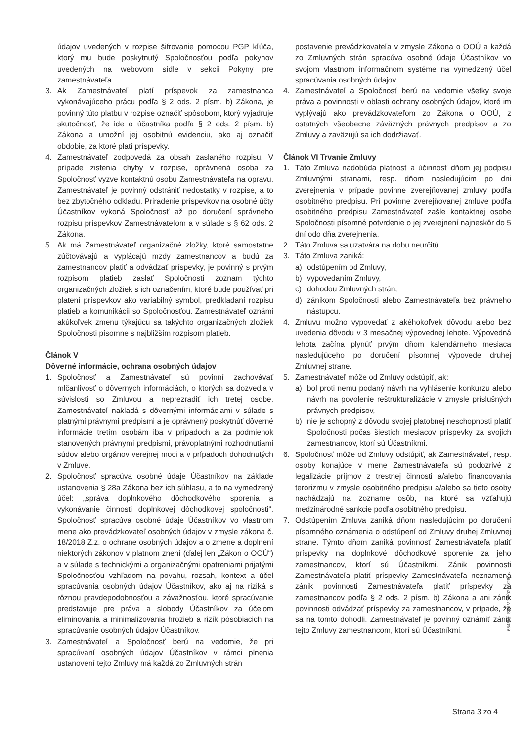údajov uvedených v rozpise šifrovanie pomocou PGP kľúča, ktorý mu bude poskytnutý Spoločnosťou podľa pokynov uvedených na webovom sídle v sekcii Pokyny pre zamestnávateľa.
3. Ak Zamestnávateľ platí príspevok za zamestnanca vykonávajúceho prácu podľa § 2 ods. 2 písm. b) Zákona, je povinný túto platbu v rozpise označiť spôsobom, ktorý vyjadruje skutočnosť, že ide o účastníka podľa § 2 ods. 2 písm. b) Zákona a umožní jej osobitnú evidenciu, ako aj označiť obdobie, za ktoré platí príspevky.
4. Zamestnávateľ zodpovedá za obsah zaslaného rozpisu. V prípade zistenia chyby v rozpise, oprávnená osoba za Spoločnosť vyzve kontaktnú osobu Zamestnávateľa na opravu. Zamestnávateľ je povinný odstrániť nedostatky v rozpise, a to bez zbytočného odkladu. Priradenie príspevkov na osobné účty Účastníkov vykoná Spoločnosť až po doručení správneho rozpisu príspevkov Zamestnávateľom a v súlade s § 62 ods. 2 Zákona.
5. Ak má Zamestnávateľ organizačné zložky, ktoré samostatne zúčtovávajú a vyplácajú mzdy zamestnancov a budú za zamestnancov platiť a odvádzať príspevky, je povinný s prvým rozpisom platieb zaslať Spoločnosti zoznam týchto organizačných zložiek s ich označením, ktoré bude používať pri platení príspevkov ako variabilný symbol, predkladaní rozpisu platieb a komunikácii so Spoločnosťou. Zamestnávateľ oznámi akúkoľvek zmenu týkajúcu sa takýchto organizačných zložiek Spoločnosti písomne s najbližším rozpisom platieb.
Článok V
Dôverné informácie, ochrana osobných údajov
1. Spoločnosť a Zamestnávateľ sú povinní zachovávať mlčanlivosť o dôverných informáciách, o ktorých sa dozvedia v súvislosti so Zmluvou a neprezradiť ich tretej osobe. Zamestnávateľ nakladá s dôvernými informáciami v súlade s platnými právnymi predpismi a je oprávnený poskytnúť dôverné informácie tretím osobám iba v prípadoch a za podmienok stanovených právnymi predpismi, právoplatnými rozhodnutiami súdov alebo orgánov verejnej moci a v prípadoch dohodnutých v Zmluve.
2. Spoločnosť spracúva osobné údaje Účastníkov na základe ustanovenia § 28a Zákona bez ich súhlasu, a to na vymedzený účel: „správa doplnkového dôchodkového sporenia a vykonávanie činnosti doplnkovej dôchodkovej spoločnosti“. Spoločnosť spracúva osobné údaje Účastníkov vo vlastnom mene ako prevádzkovateľ osobných údajov v zmysle zákona č. 18/2018 Z.z. o ochrane osobných údajov a o zmene a doplnení niektorých zákonov v platnom znení (ďalej len „Zákon o OOÚ“) a v súlade s technickými a organizačnými opatreniami prijatými Spoločnosťou vzhľadom na povahu, rozsah, kontext a účel spracúvania osobných údajov Účastníkov, ako aj na riziká s rôznou pravdepodobnosťou a závažnosťou, ktoré spracúvanie predstavuje pre práva a slobody Účastníkov za účelom eliminovania a minimalizovania hrozieb a rizík pôsobiacich na spracúvanie osobných údajov Účastníkov.
3. Zamestnávateľ a Spoločnosť berú na vedomie, že pri spracúvaní osobných údajov Účastníkov v rámci plnenia ustanovení tejto Zmluvy má každá zo Zmluvných strán
postavenie prevádzkovateľa v zmysle Zákona o OOÚ a každá zo Zmluvných strán spracúva osobné údaje Účastníkov vo svojom vlastnom informačnom systéme na vymedzený účel spracúvania osobných údajov.
4. Zamestnávateľ a Spoločnosť berú na vedomie všetky svoje práva a povinnosti v oblasti ochrany osobných údajov, ktoré im vyplývajú ako prevádzkovateľom zo Zákona o OOÚ, z ostatných všeobecne záväzných právnych predpisov a zo Zmluvy a zaväzujú sa ich dodržiavať.
Článok VI Trvanie Zmluvy
1. Táto Zmluva nadobúda platnosť a účinnosť dňom jej podpisu Zmluvnými stranami, resp. dňom nasledujúcim po dni zverejnenia v prípade povinne zverejňovanej zmluvy podľa osobitného predpisu. Pri povinne zverejňovanej zmluve podľa osobitného predpisu Zamestnávateľ zašle kontaktnej osobe Spoločnosti písomné potvrdenie o jej zverejnení najneskôr do 5 dní odo dňa zverejnenia.
2. Táto Zmluva sa uzatvára na dobu neurčitú.
3. Táto Zmluva zaniká:
a) odstúpením od Zmluvy,
b) vypovedaním Zmluvy,
c) dohodou Zmluvných strán,
d) zánikom Spoločnosti alebo Zamestnávateľa bez právneho nástupcu.
4. Zmluvu možno vypovedať z akéhokoľvek dôvodu alebo bez uvedenia dôvodu v 3 mesačnej výpovednej lehote. Výpovedná lehota začína plynúť prvým dňom kalendárneho mesiaca nasledujúceho po doručení písomnej výpovede druhej Zmluvnej strane.
5. Zamestnávateľ môže od Zmluvy odstúpiť, ak:
a) bol proti nemu podaný návrh na vyhlásenie konkurzu alebo návrh na povolenie reštrukturalizácie v zmysle príslušných právnych predpisov,
b) nie je schopný z dôvodu svojej platobnej neschopnosti platiť Spoločnosti počas šiestich mesiacov príspevky za svojich zamestnancov, ktorí sú Účastníkmi.
6. Spoločnosť môže od Zmluvy odstúpiť, ak Zamestnávateľ, resp. osoby konajúce v mene Zamestnávateľa sú podozrivé z legalizácie príjmov z trestnej činnosti a/alebo financovania terorizmu v zmysle osobitného predpisu a/alebo sa tieto osoby nachádzajú na zozname osôb, na ktoré sa vzťahujú medzinárodné sankcie podľa osobitného predpisu.
7. Odstúpením Zmluva zaniká dňom nasledujúcim po doručení písomného oznámenia o odstúpení od Zmluvy druhej Zmluvnej strane. Týmto dňom zaniká povinnosť Zamestnávateľa platiť príspevky na doplnkové dôchodkové sporenie za jeho zamestnancov, ktorí sú Účastníkmi. Zánik povinnosti Zamestnávateľa platiť príspevky Zamestnávateľa neznamená zánik povinnosti Zamestnávateľa platiť príspevky za zamestnancov podľa § 2 ods. 2 písm. b) Zákona a ani zánik povinnosti odvádzať príspevky za zamestnancov, v prípade, že sa na tomto dohodli. Zamestnávateľ je povinný oznámiť zánik tejto Zmluvy zamestnancom, ktorí sú Účastníkmi.
6546I6 SMLV 2/2022/V26
Strana 3 zo 4